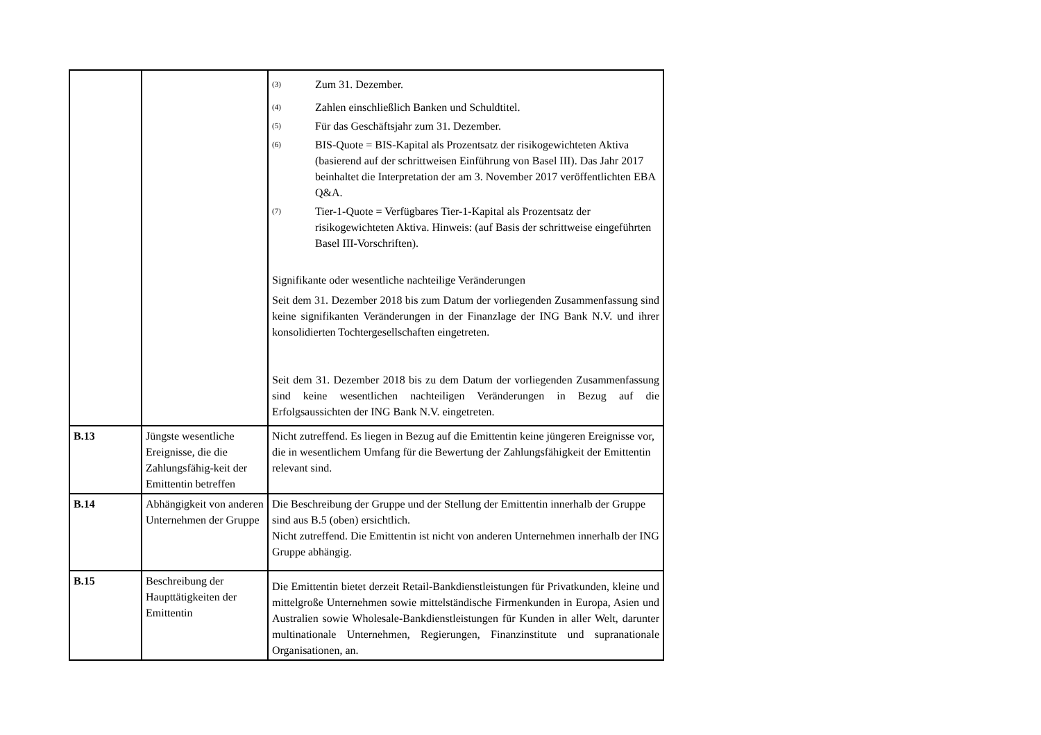| | | <sup>(3)</sup> Zum 31. Dezember. <sup>(4)</sup> Zahlen einschließlich Banken und Schuldtitel. <sup>(5)</sup> Für das Geschäftsjahr zum 31. Dezember. <sup>(6)</sup> BIS-Quote = BIS-Kapital als Prozentsatz der risikogewichteten Aktiva (basierend auf der schrittweisen Einführung von Basel III). Das Jahr 2017 beinhaltet die Interpretation der am 3. November 2017 veröffentlichten EBA Q&A. <sup>(7)</sup> Tier-1-Quote = Verfügbares Tier-1-Kapital als Prozentsatz der risikogewichteten Aktiva. Hinweis: (auf Basis der schrittweise eingeführten Basel III-Vorschriften). Signifikante oder wesentliche nachteilige Veränderungen Seit dem 31. Dezember 2018 bis zum Datum der vorliegenden Zusammenfassung sind keine signifikanten Veränderungen in der Finanzlage der ING Bank N.V. und ihrer konsolidierten Tochtergesellschaften eingetreten. Seit dem 31. Dezember 2018 bis zu dem Datum der vorliegenden Zusammenfassung sind keine wesentlichen nachteiligen Veränderungen in Bezug auf die Erfolgsaussichten der ING Bank N.V. eingetreten. |
| B.13 | Jüngste wesentliche Ereignisse, die die Zahlungsfähig-keit der Emittentin betreffen | Nicht zutreffend. Es liegen in Bezug auf die Emittentin keine jüngeren Ereignisse vor, die in wesentlichem Umfang für die Bewertung der Zahlungsfähigkeit der Emittentin relevant sind. |
| B.14 | Abhängigkeit von anderen Unternehmen der Gruppe | Die Beschreibung der Gruppe und der Stellung der Emittentin innerhalb der Gruppe sind aus B.5 (oben) ersichtlich. Nicht zutreffend. Die Emittentin ist nicht von anderen Unternehmen innerhalb der ING Gruppe abhängig. |
| B.15 | Beschreibung der Haupttätigkeiten der Emittentin | Die Emittentin bietet derzeit Retail-Bankdienstleistungen für Privatkunden, kleine und mittelgroße Unternehmen sowie mittelständische Firmenkunden in Europa, Asien und Australien sowie Wholesale-Bankdienstleistungen für Kunden in aller Welt, darunter multinationale Unternehmen, Regierungen, Finanzinstitute und supranationale Organisationen, an. |